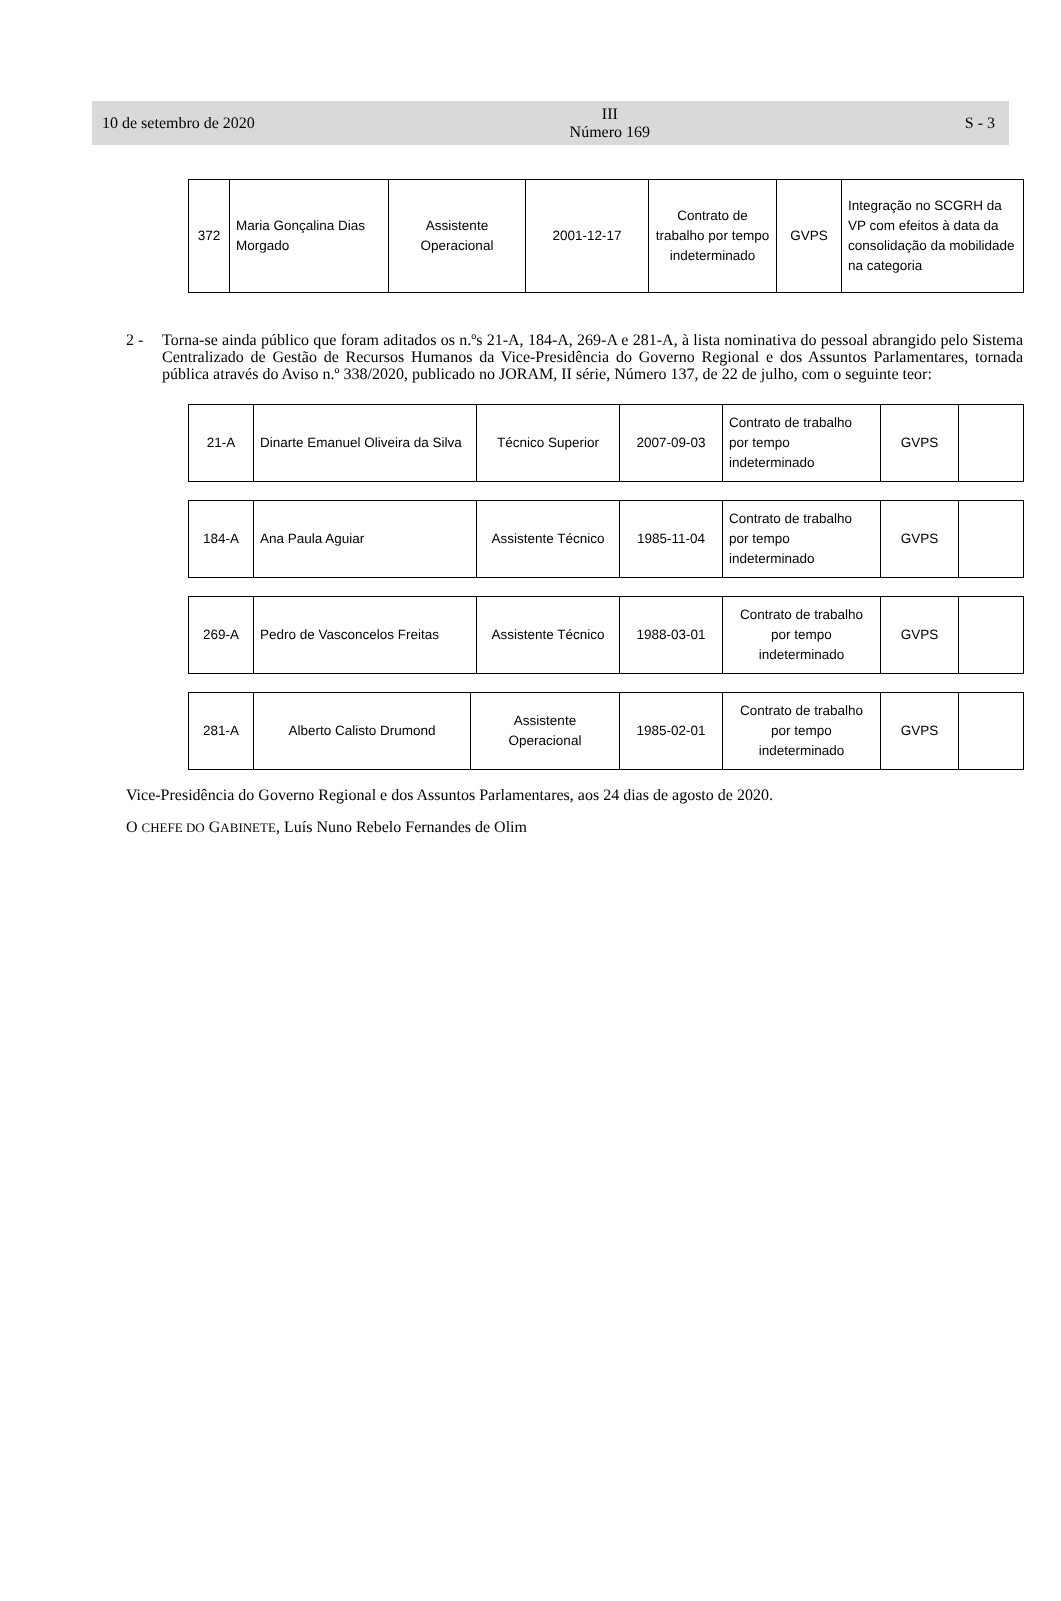10 de setembro de 2020
III
Número 169
S - 3
| 372 | Maria Gonçalina Dias Morgado | Assistente Operacional | 2001-12-17 | Contrato de trabalho por tempo indeterminado | GVPS | Integração no SCGRH da VP com efeitos à data da consolidação da mobilidade na categoria |
2 - Torna-se ainda público que foram aditados os n.ºs 21-A, 184-A, 269-A e 281-A, à lista nominativa do pessoal abrangido pelo Sistema Centralizado de Gestão de Recursos Humanos da Vice-Presidência do Governo Regional e dos Assuntos Parlamentares, tornada pública através do Aviso n.º 338/2020, publicado no JORAM, II série, Número 137, de 22 de julho, com o seguinte teor:
| 21-A | Dinarte Emanuel Oliveira da Silva | Técnico Superior | 2007-09-03 | Contrato de trabalho por tempo indeterminado | GVPS | |
| 184-A | Ana Paula Aguiar | Assistente Técnico | 1985-11-04 | Contrato de trabalho por tempo indeterminado | GVPS | |
| 269-A | Pedro de Vasconcelos Freitas | Assistente Técnico | 1988-03-01 | Contrato de trabalho por tempo indeterminado | GVPS | |
| 281-A | Alberto Calisto Drumond | Assistente Operacional | 1985-02-01 | Contrato de trabalho por tempo indeterminado | GVPS | |
Vice-Presidência do Governo Regional e dos Assuntos Parlamentares, aos 24 dias de agosto de 2020.
O CHEFE DO GABINETE, Luís Nuno Rebelo Fernandes de Olim